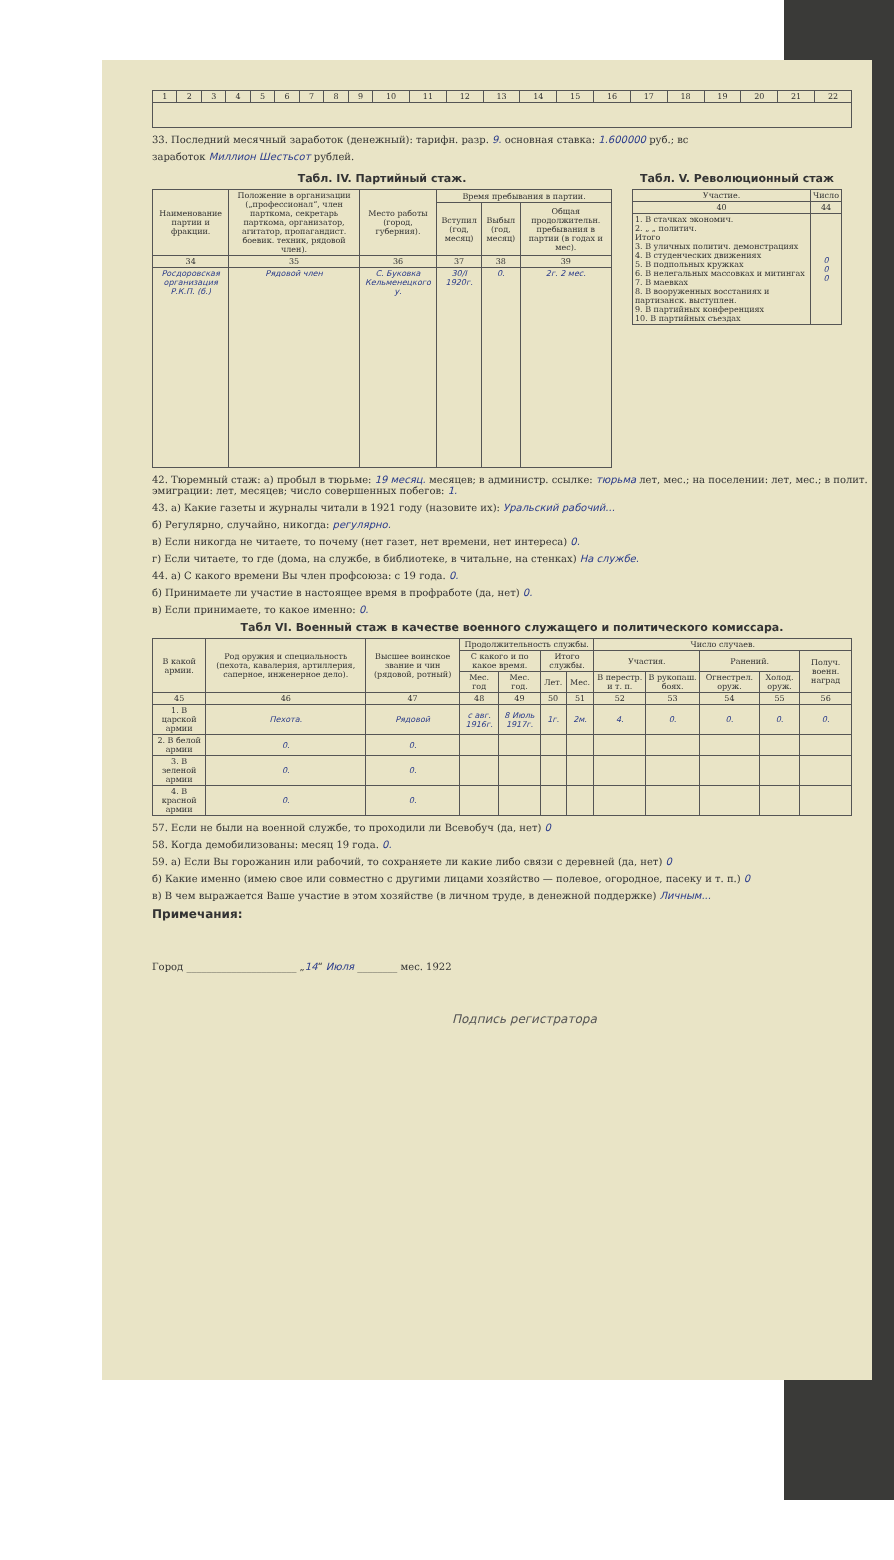| 1 | 2 | 3 | 4 | 5 | 6 | 7 | 8 | 9 | 10 | 11 | 12 | 13 | 14 | 15 | 16 | 17 | 18 | 19 | 20 | 21 | 22 |
33. Последний месячный заработок (денежный): тарифн. разр. 9. основная ставка: 1.600000 руб.; вс
заработок Миллион Шестьсот рублей.
Табл. IV. Партийный стаж.
| Наименование партии и фракции. | Положение в организации („профессионал“, член парткома, секретарь парткома, организатор, агитатор, пропагандист. боевик. техник, рядовой член). | Место работы (город, губерния). | Время пребывания в партии. | | |
| --- | --- | --- | --- | --- | --- |
| | | | Вступил (год, месяц) | Выбыл (год, месяц) | Общая продолжительн. пребывания в партии (в годах и мес). |
| 34 | 35 | 36 | 37 | 38 | 39 |
| Росдоровская организация Р.К.П. (б.) | Рядовой член | С. Буковка Кельменецкого у. | 30/I 1920г. | 0. | 2г. 2 мес. |
Табл. V. Революционный стаж
| Участие. | Число |
| --- | --- |
| 40 | 44 |
| 1. В стачках экономич. 2. „ „ политич. Итого 3. В уличных политич. демонстрациях 4. В студенческих движениях 5. В подпольных кружках 6. В нелегальных массовках и митингах 7. В маевках 8. В вооруженных восстаниях и партизанск. выступлен. 9. В партийных конференциях 10. В партийных съездах | 0 0 0 |
42. Тюремный стаж: а) пробыл в тюрьме: 19 месяц. месяцев; в администр. ссылке: тюрьма лет, мес.; на поселении: лет, мес.; в полит. эмиграции: лет, месяцев; число совершенных побегов: 1.
43. а) Какие газеты и журналы читали в 1921 году (назовите их): Уральский рабочий...
б) Регулярно, случайно, никогда: регулярно.
в) Если никогда не читаете, то почему (нет газет, нет времени, нет интереса) 0.
г) Если читаете, то где (дома, на службе, в библиотеке, в читальне, на стенках) На службе.
44. а) С какого времени Вы член профсоюза: с 19 года. 0.
б) Принимаете ли участие в настоящее время в профработе (да, нет) 0.
в) Если принимаете, то какое именно: 0.
Табл VI. Военный стаж в качестве военного служащего и политического комиссара.
| В какой армии. | Род оружия и специальность (пехота, кавалерия, артиллерия, саперное, инженерное дело). | Высшее воинское звание и чин (рядовой, ротный) | Продолжительность службы. | | | | Число случаев. | | | | |
| --- | --- | --- | --- | --- | --- | --- | --- | --- | --- | --- | --- |
| | | | С какого и по какое время. | | Итого службы. | | Участия. | | Ранений. | | Получ. военн. наград |
| | | | Мес. год | Мес. год. | Лет. | Мес. | В перестр. и т. п. | В рукопаш. боях. | Огнестрел. оруж. | Холод. оруж. | |
| 45 | 46 | 47 | 48 | 49 | 50 | 51 | 52 | 53 | 54 | 55 | 56 |
| 1. В царской армии | Пехота. | Рядовой | с авг. 1916г. | 8 Июль 1917г. | 1г. | 2м. | 4. | 0. | 0. | 0. | 0. |
| 2. В белой армии | 0. | 0. | | | | | | | | | |
| 3. В зеленой армии | 0. | 0. | | | | | | | | | |
| 4. В красной армии | 0. | 0. | | | | | | | | | |
57. Если не были на военной службе, то проходили ли Всевобуч (да, нет) 0
58. Когда демобилизованы: месяц 19 года. 0.
59. а) Если Вы горожанин или рабочий, то сохраняете ли какие либо связи с деревней (да, нет) 0
б) Какие именно (имею свое или совместно с другими лицами хозяйство — полевое, огородное, пасеку и т. п.) 0
в) В чем выражается Ваше участие в этом хозяйстве (в личном труде, в денежной поддержке) Личным...
Примечания:
Город ______________________ „14“ Июля ________ мес. 1922
Подпись регистратора